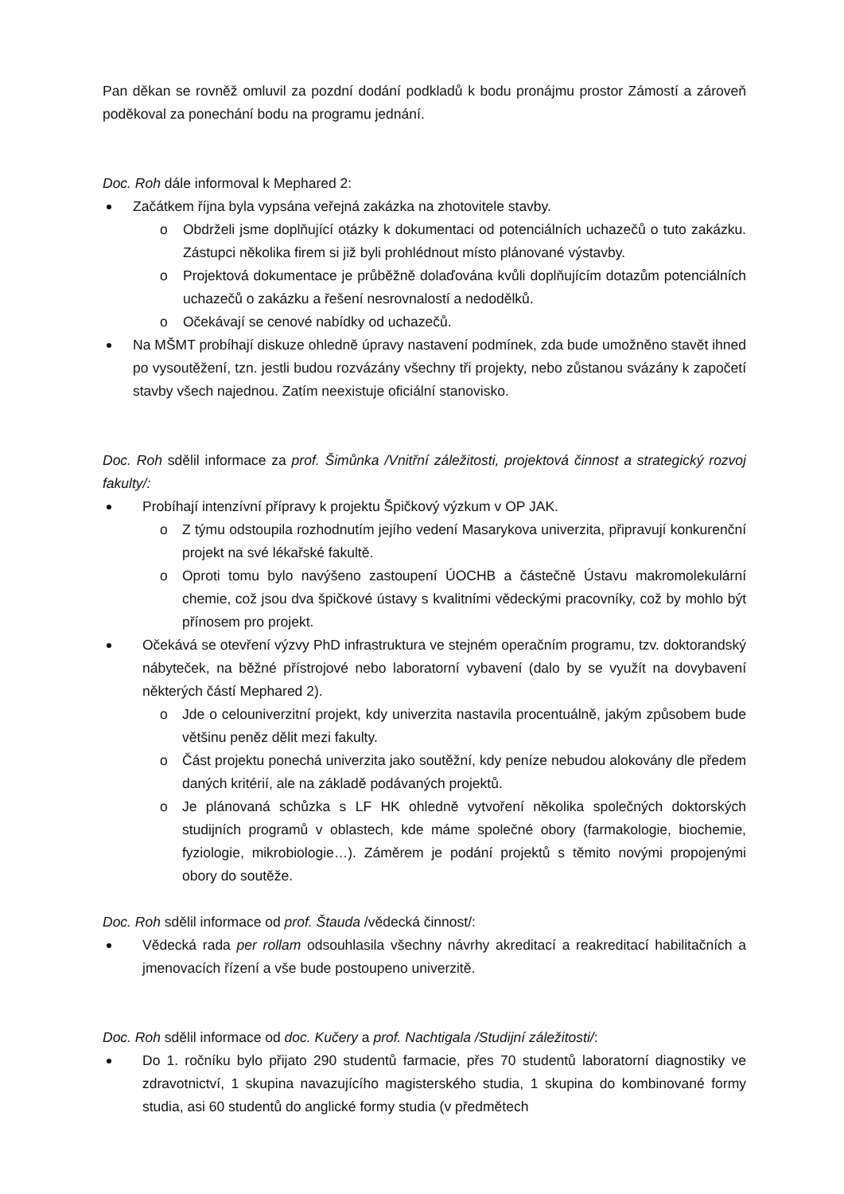Pan děkan se rovněž omluvil za pozdní dodání podkladů k bodu pronájmu prostor Zámostí a zároveň poděkoval za ponechání bodu na programu jednání.
Doc. Roh dále informoval k Mephared 2:
Začátkem října byla vypsána veřejná zakázka na zhotovitele stavby.
o Obdrželi jsme doplňující otázky k dokumentaci od potenciálních uchazečů o tuto zakázku. Zástupci několika firem si již byli prohlédnout místo plánované výstavby.
o Projektová dokumentace je průběžně dolaďována kvůli doplňujícím dotazům potenciálních uchazečů o zakázku a řešení nesrovnalostí a nedodělků.
o Očekávají se cenové nabídky od uchazečů.
Na MŠMT probíhají diskuze ohledně úpravy nastavení podmínek, zda bude umožněno stavět ihned po vysoutěžení, tzn. jestli budou rozvázány všechny tři projekty, nebo zůstanou svázány k započetí stavby všech najednou. Zatím neexistuje oficiální stanovisko.
Doc. Roh sdělil informace za prof. Šimůnka /Vnitřní záležitosti, projektová činnost a strategický rozvoj fakulty/:
Probíhají intenzívní přípravy k projektu Špičkový výzkum v OP JAK.
o Z týmu odstoupila rozhodnutím jejího vedení Masarykova univerzita, připravují konkurenční projekt na své lékařské fakultě.
o Oproti tomu bylo navýšeno zastoupení ÚOCHB a částečně Ústavu makromolekulární chemie, což jsou dva špičkové ústavy s kvalitními vědeckými pracovníky, což by mohlo být přínosem pro projekt.
Očekává se otevření výzvy PhD infrastruktura ve stejném operačním programu, tzv. doktorandský nábyteček, na běžné přístrojové nebo laboratorní vybavení (dalo by se využít na dovybavení některých částí Mephared 2).
o Jde o celouniverzitní projekt, kdy univerzita nastavila procentuálně, jakým způsobem bude většinu peněz dělit mezi fakulty.
o Část projektu ponechá univerzita jako soutěžní, kdy peníze nebudou alokovány dle předem daných kritérií, ale na základě podávaných projektů.
o Je plánovaná schůzka s LF HK ohledně vytvoření několika společných doktorských studijních programů v oblastech, kde máme společné obory (farmakologie, biochemie, fyziologie, mikrobiologie…). Záměrem je podání projektů s těmito novými propojenými obory do soutěže.
Doc. Roh sdělil informace od prof. Štauda /vědecká činnost/:
Vědecká rada per rollam odsouhlasila všechny návrhy akreditací a reakreditací habilitačních a jmenovacích řízení a vše bude postoupeno univerzitě.
Doc. Roh sdělil informace od doc. Kučery a prof. Nachtigala /Studijní záležitosti/:
Do 1. ročníku bylo přijato 290 studentů farmacie, přes 70 studentů laboratorní diagnostiky ve zdravotnictví, 1 skupina navazujícího magisterského studia, 1 skupina do kombinované formy studia, asi 60 studentů do anglické formy studia (v předmětech